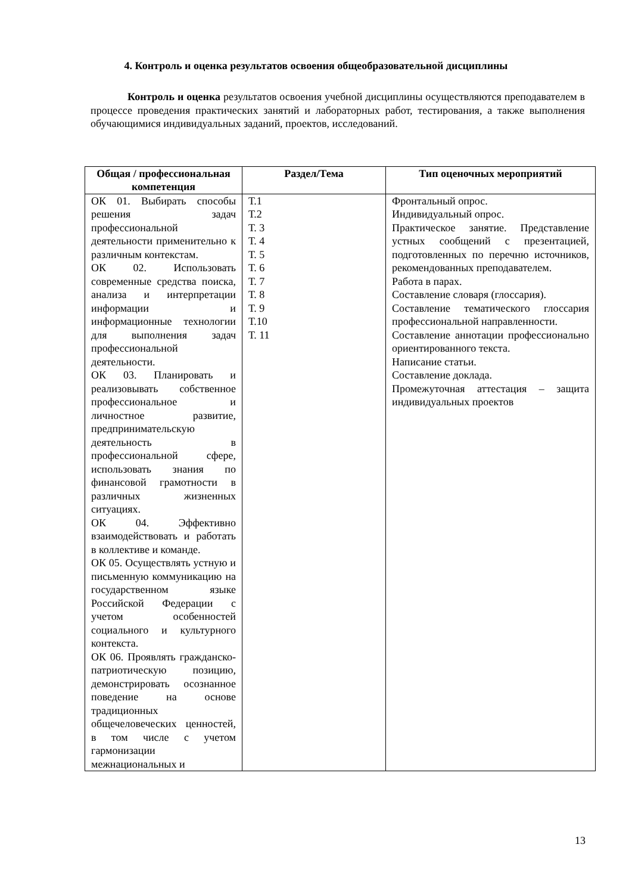4. Контроль и оценка результатов освоения общеобразовательной дисциплины
Контроль и оценка результатов освоения учебной дисциплины осуществляются преподавателем в процессе проведения практических занятий и лабораторных работ, тестирования, а также выполнения обучающимися индивидуальных заданий, проектов, исследований.
| Общая / профессиональная компетенция | Раздел/Тема | Тип оценочных мероприятий |
| --- | --- | --- |
| ОК 01. Выбирать способы решения задач профессиональной деятельности применительно к различным контекстам. ОК 02. Использовать современные средства поиска, анализа и интерпретации информации и информационные технологии для выполнения задач профессиональной деятельности. ОК 03. Планировать и реализовывать собственное профессиональное и личностное развитие, предпринимательскую деятельность в профессиональной сфере, использовать знания по финансовой грамотности в различных жизненных ситуациях. ОК 04. Эффективно взаимодействовать и работать в коллективе и команде. ОК 05. Осуществлять устную и письменную коммуникацию на государственном языке Российской Федерации с учетом особенностей социального и культурного контекста. ОК 06. Проявлять гражданско-патриотическую позицию, демонстрировать осознанное поведение на основе традиционных общечеловеческих ценностей, в том числе с учетом гармонизации межнациональных и | Т.1 Т.2 Т. 3 Т. 4 Т. 5 Т. 6 Т. 7 Т. 8 Т. 9 Т.10 Т. 11 | Фронтальный опрос. Индивидуальный опрос. Практическое занятие. Представление устных сообщений с презентацией, подготовленных по перечню источников, рекомендованных преподавателем. Работа в парах. Составление словаря (глоссария). Составление тематического глоссария профессиональной направленности. Составление аннотации профессионально ориентированного текста. Написание статьи. Составление доклада. Промежуточная аттестация – защита индивидуальных проектов |
13